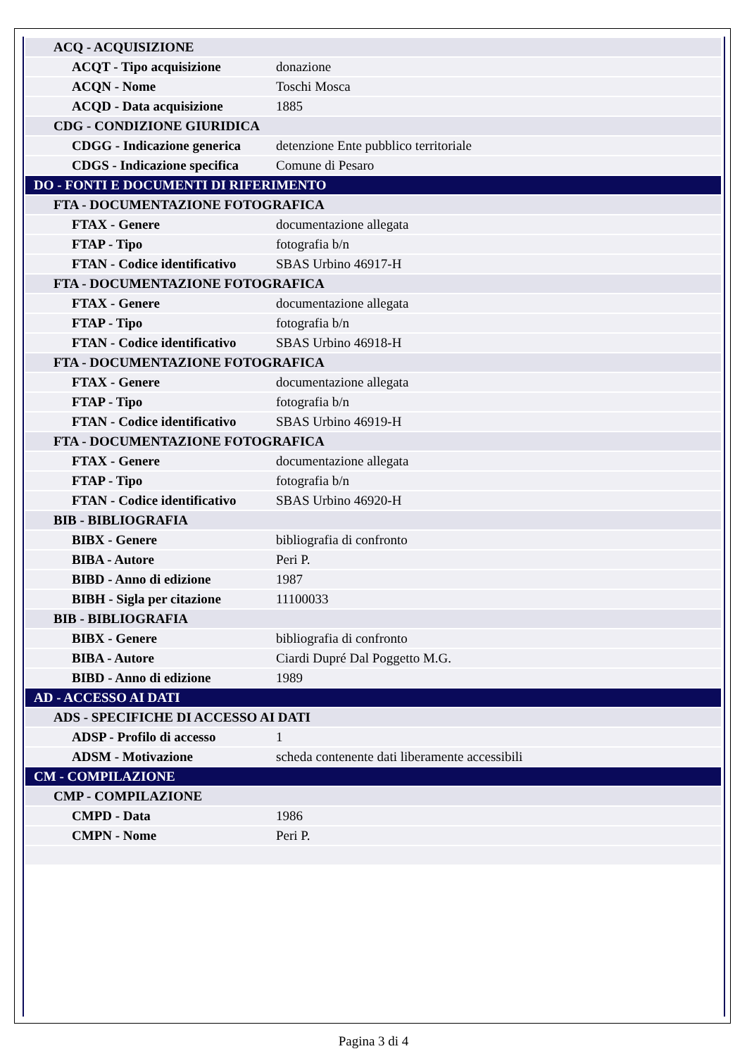| ACQ - ACQUISIZIONE | |
| ACQT - Tipo acquisizione | donazione |
| ACQN - Nome | Toschi Mosca |
| ACQD - Data acquisizione | 1885 |
| CDG - CONDIZIONE GIURIDICA | |
| CDGG - Indicazione generica | detenzione Ente pubblico territoriale |
| CDGS - Indicazione specifica | Comune di Pesaro |
| DO - FONTI E DOCUMENTI DI RIFERIMENTO | |
| FTA - DOCUMENTAZIONE FOTOGRAFICA | |
| FTAX - Genere | documentazione allegata |
| FTAP - Tipo | fotografia b/n |
| FTAN - Codice identificativo | SBAS Urbino 46917-H |
| FTA - DOCUMENTAZIONE FOTOGRAFICA | |
| FTAX - Genere | documentazione allegata |
| FTAP - Tipo | fotografia b/n |
| FTAN - Codice identificativo | SBAS Urbino 46918-H |
| FTA - DOCUMENTAZIONE FOTOGRAFICA | |
| FTAX - Genere | documentazione allegata |
| FTAP - Tipo | fotografia b/n |
| FTAN - Codice identificativo | SBAS Urbino 46919-H |
| FTA - DOCUMENTAZIONE FOTOGRAFICA | |
| FTAX - Genere | documentazione allegata |
| FTAP - Tipo | fotografia b/n |
| FTAN - Codice identificativo | SBAS Urbino 46920-H |
| BIB - BIBLIOGRAFIA | |
| BIBX - Genere | bibliografia di confronto |
| BIBA - Autore | Peri P. |
| BIBD - Anno di edizione | 1987 |
| BIBH - Sigla per citazione | 11100033 |
| BIB - BIBLIOGRAFIA | |
| BIBX - Genere | bibliografia di confronto |
| BIBA - Autore | Ciardi Dupré Dal Poggetto M.G. |
| BIBD - Anno di edizione | 1989 |
| AD - ACCESSO AI DATI | |
| ADS - SPECIFICHE DI ACCESSO AI DATI | |
| ADSP - Profilo di accesso | 1 |
| ADSM - Motivazione | scheda contenente dati liberamente accessibili |
| CM - COMPILAZIONE | |
| CMP - COMPILAZIONE | |
| CMPD - Data | 1986 |
| CMPN - Nome | Peri P. |
Pagina 3 di 4